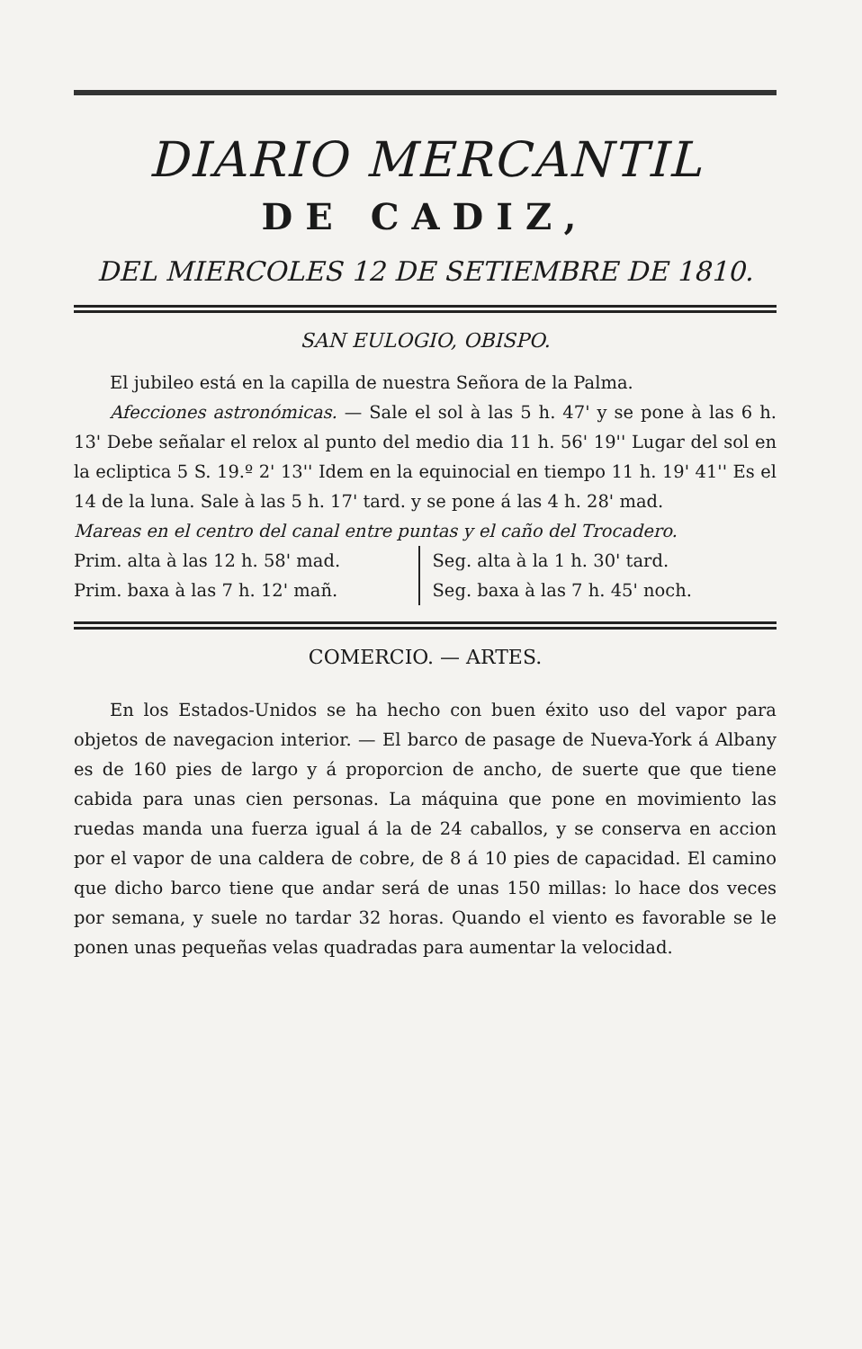DIARIO MERCANTIL
DE CADIZ,
DEL MIERCOLES 12 DE SETIEMBRE DE 1810.
SAN EULOGIO, OBISPO.
El jubileo está en la capilla de nuestra Señora de la Palma.
Afecciones astronómicas. — Sale el sol à las 5 h. 47' y se pone à las 6 h. 13' Debe señalar el relox al punto del medio dia 11 h. 56' 19'' Lugar del sol en la ecliptica 5 S. 19.º 2' 13'' Idem en la equinocial en tiempo 11 h. 19' 41'' Es el 14 de la luna. Sale à las 5 h. 17' tard. y se pone á las 4 h. 28' mad.
Mareas en el centro del canal entre puntas y el caño del Trocadero.
Prim. alta à las 12 h. 58' mad.
Prim. baxa à las 7 h. 12' mañ.
Seg. alta à la 1 h. 30' tard.
Seg. baxa à las 7 h. 45' noch.
COMERCIO. — ARTES.
En los Estados-Unidos se ha hecho con buen éxito uso del vapor para objetos de navegacion interior. — El barco de pasage de Nueva-York á Albany es de 160 pies de largo y á proporcion de ancho, de suerte que que tiene cabida para unas cien personas. La máquina que pone en movimiento las ruedas manda una fuerza igual á la de 24 caballos, y se conserva en accion por el vapor de una caldera de cobre, de 8 á 10 pies de capacidad. El camino que dicho barco tiene que andar será de unas 150 millas: lo hace dos veces por semana, y suele no tardar 32 horas. Quando el viento es favorable se le ponen unas pequeñas velas quadradas para aumentar la velocidad.